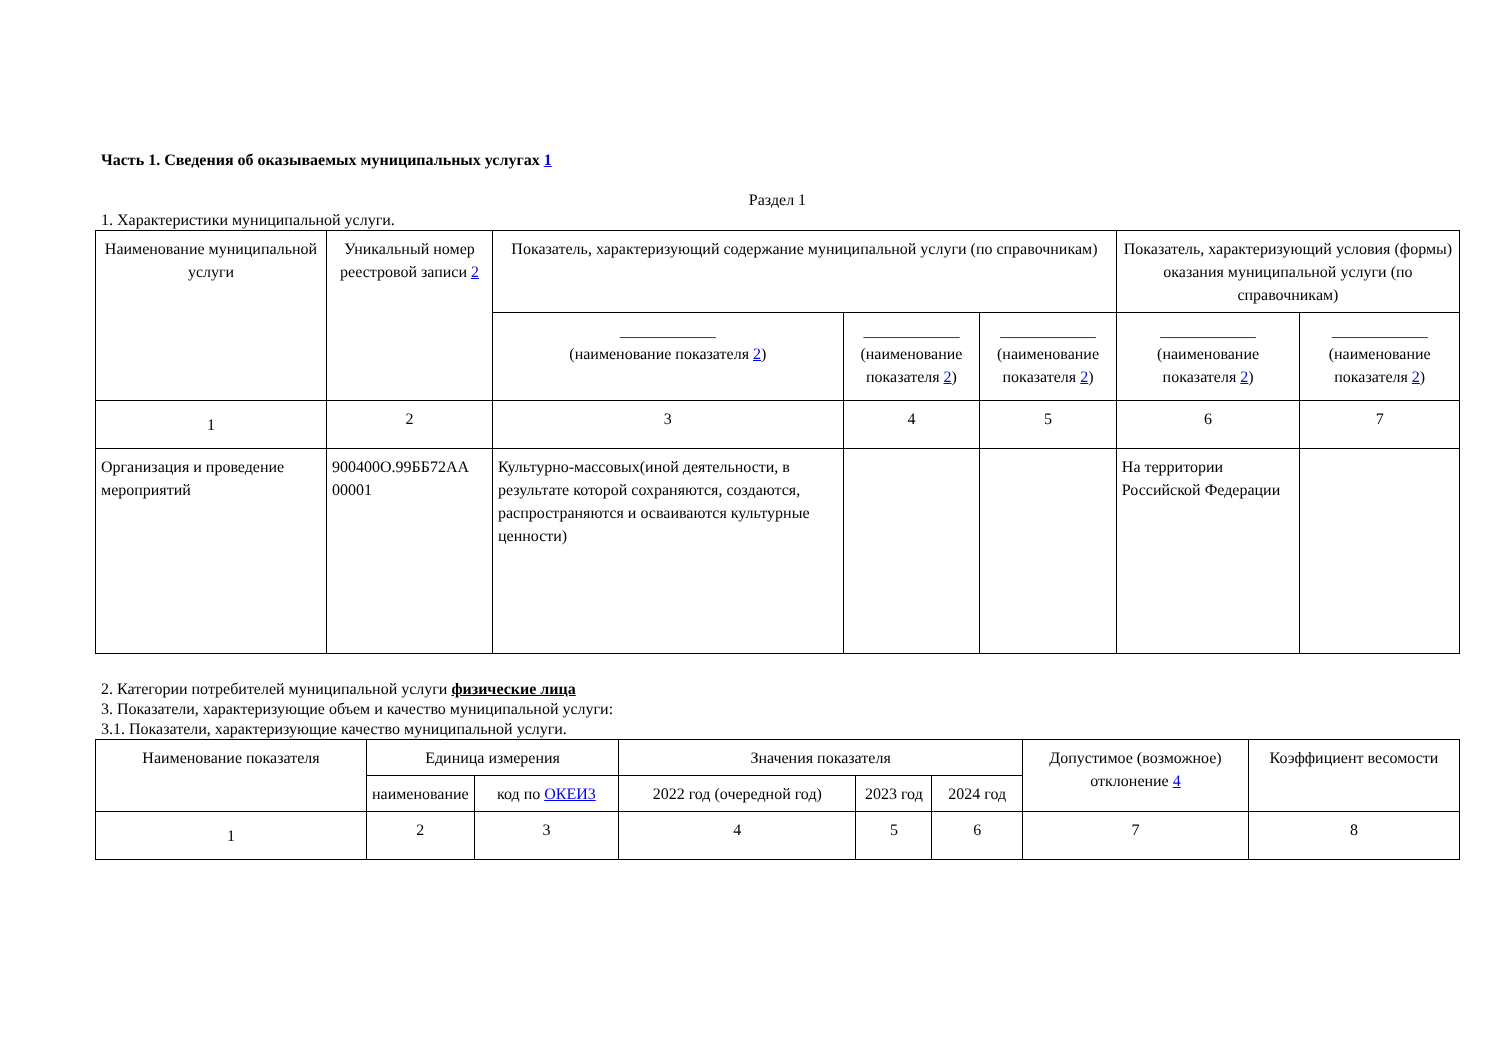Часть 1. Сведения об оказываемых муниципальных услугах 1
Раздел 1
1. Характеристики муниципальной услуги.
| Наименование муниципальной услуги | Уникальный номер реестровой записи 2 | Показатель, характеризующий содержание муниципальной услуги (по справочникам) | | | Показатель, характеризующий условия (формы) оказания муниципальной услуги (по справочникам) | |
| --- | --- | --- | --- | --- | --- | --- |
| | | ____________ (наименование показателя 2 ) | ____________ (наименование показателя 2 ) | ____________ (наименование показателя 2 ) | ____________ (наименование показателя 2 ) | ____________ (наименование показателя 2 ) |
| 1 | 2 | 3 | 4 | 5 | 6 | 7 |
| Организация и проведение мероприятий | 900400О.99ББ72АА 00001 | Культурно-массовых(иной деятельности, в результате которой сохраняются, создаются, распространяются и осваиваются культурные ценности) | | | На территории Российской Федерации | |
2. Категории потребителей муниципальной услуги физические лица
3. Показатели, характеризующие объем и качество муниципальной услуги:
3.1. Показатели, характеризующие качество муниципальной услуги.
| Наименование показателя | Единица измерения | | Значения показателя | | | Допустимое (возможное) отклонение 4 | Коэффициент весомости |
| --- | --- | --- | --- | --- | --- | --- | --- |
| | наименование | код по ОКЕИ3 | 2022 год (очередной год) | 2023 год | 2024 год | | |
| 1 | 2 | 3 | 4 | 5 | 6 | 7 | 8 |